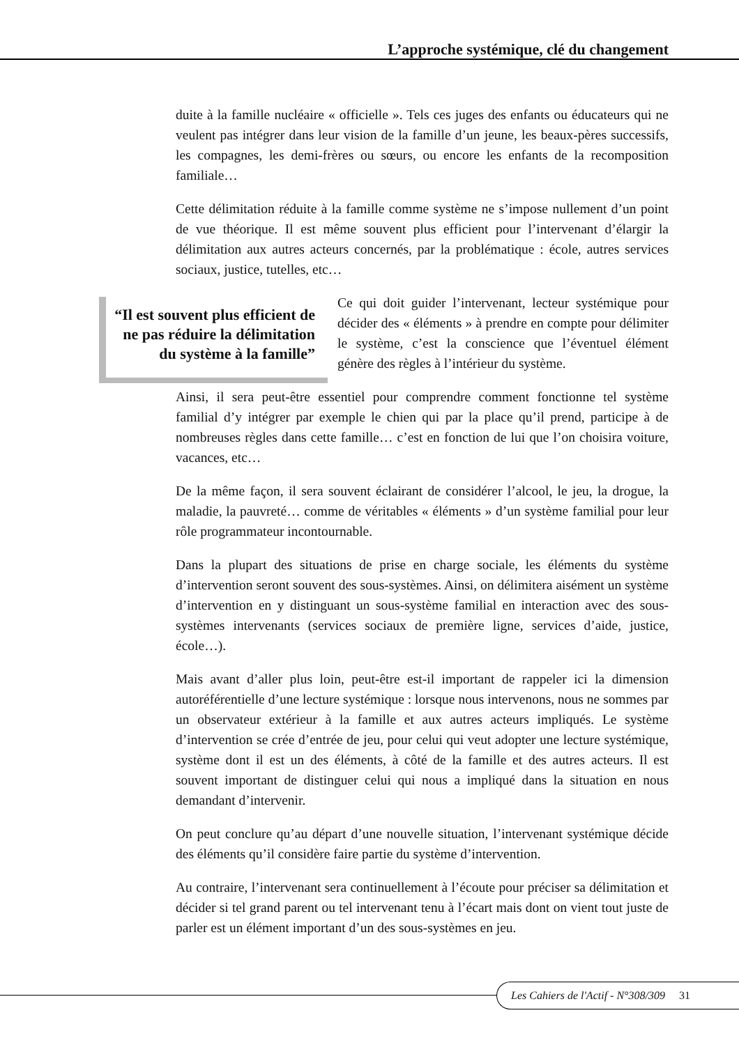L’approche systémique, clé du changement
duite à la famille nucléaire « officielle ». Tels ces juges des enfants ou éducateurs qui ne veulent pas intégrer dans leur vision de la famille d’un jeune, les beaux-pères successifs, les compagnes, les demi-frères ou sœurs, ou encore les enfants de la recomposition familiale…
Cette délimitation réduite à la famille comme système ne s’impose nullement d’un point de vue théorique. Il est même souvent plus efficient pour l’intervenant d’élargir la délimitation aux autres acteurs concernés, par la problématique : école, autres services sociaux, justice, tutelles, etc…
“Il est souvent plus efficient de ne pas réduire la délimitation du système à la famille”
Ce qui doit guider l’intervenant, lecteur systémique pour décider des « éléments » à prendre en compte pour délimiter le système, c’est la conscience que l’éventuel élément génère des règles à l’intérieur du système.
Ainsi, il sera peut-être essentiel pour comprendre comment fonctionne tel système familial d’y intégrer par exemple le chien qui par la place qu’il prend, participe à de nombreuses règles dans cette famille… c’est en fonction de lui que l’on choisira voiture, vacances, etc…
De la même façon, il sera souvent éclairant de considérer l’alcool, le jeu, la drogue, la maladie, la pauvreté… comme de véritables « éléments » d’un système familial pour leur rôle programmateur incontournable.
Dans la plupart des situations de prise en charge sociale, les éléments du système d’intervention seront souvent des sous-systèmes. Ainsi, on délimitera aisément un système d’intervention en y distinguant un sous-système familial en interaction avec des sous-systèmes intervenants (services sociaux de première ligne, services d’aide, justice, école…).
Mais avant d’aller plus loin, peut-être est-il important de rappeler ici la dimension autoréférentielle d’une lecture systémique : lorsque nous intervenons, nous ne sommes par un observateur extérieur à la famille et aux autres acteurs impliqués. Le système d’intervention se crée d’entrée de jeu, pour celui qui veut adopter une lecture systémique, système dont il est un des éléments, à côté de la famille et des autres acteurs. Il est souvent important de distinguer celui qui nous a impliqué dans la situation en nous demandant d’intervenir.
On peut conclure qu’au départ d’une nouvelle situation, l’intervenant systémique décide des éléments qu’il considère faire partie du système d’intervention.
Au contraire, l’intervenant sera continuellement à l’écoute pour préciser sa délimitation et décider si tel grand parent ou tel intervenant tenu à l’écart mais dont on vient tout juste de parler est un élément important d’un des sous-systèmes en jeu.
Les Cahiers de l'Actif - N°308/309 31